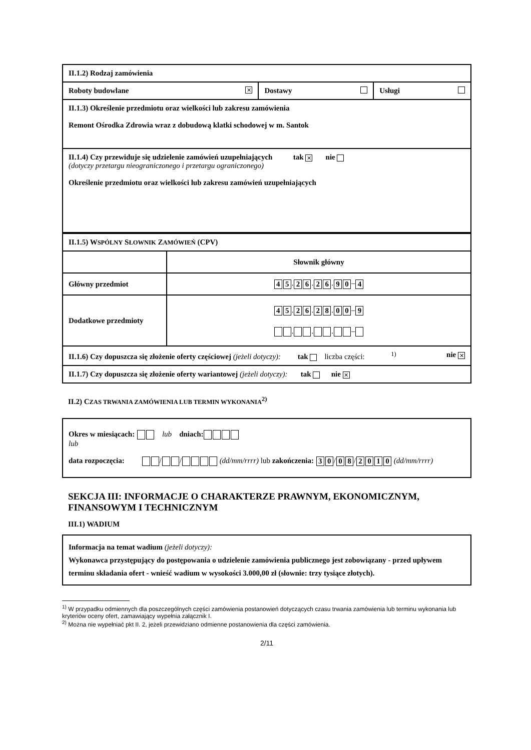| II.1.2) Rodzaj zamówienia | | |
| Roboty budowlane ✕ | Dostawy | Usługi |
| II.1.3) Określenie przedmiotu oraz wielkości lub zakresu zamówienia Remont Ośrodka Zdrowia wraz z dobudową klatki schodowej w m. Santok | | |
| II.1.4) Czy przewiduje się udzielenie zamówień uzupełniających tak ✕ nie (dotyczy przetargu nieograniczonego i przetargu ograniczonego) Określenie przedmiotu oraz wielkości lub zakresu zamówień uzupełniających | | |
| II.1.5) W SPÓLNY S ŁOWNIK Z AMÓWIEŃ (CPV) | |
| | Słownik główny |
| Główny przedmiot | 4 5 . 2 6 . 2 6 . 9 0 – 4 |
| Dodatkowe przedmioty | 4 5 . 2 6 . 2 8 . 0 0 – 9 . . . – |
| II.1.6) Czy dopuszcza się złożenie oferty częściowej (jeżeli dotyczy): tak liczba części: <sup>1)</sup> nie ✕ | |
| II.1.7) Czy dopuszcza się złożenie oferty wariantowej (jeżeli dotyczy): tak nie ✕ | |
II.2) CZAS TRWANIA ZAMÓWIENIA LUB TERMIN WYKONANIA<sup>2)</sup>
Okres w miesiącach: lub dniach:
lub
data rozpoczęcia: / / (dd/mm/rrrr) lub zakończenia: 3 0 / 0 8 / 2010 (dd/mm/rrrr)
SEKCJA III: INFORMACJE O CHARAKTERZE PRAWNYM, EKONOMICZNYM, FINANSOWYM I TECHNICZNYM
III.1) WADIUM
Informacja na temat wadium (jeżeli dotyczy):
Wykonawca przystępujący do postępowania o udzielenie zamówienia publicznego jest zobowiązany - przed upływem terminu składania ofert - wnieść wadium w wysokości 3.000,00 zł (słownie: trzy tysiące złotych).
<sup>1)</sup> W przypadku odmiennych dla poszczególnych części zamówienia postanowień dotyczących czasu trwania zamówienia lub terminu wykonania lub kryteriów oceny ofert, zamawiający wypełnia załącznik I.
<sup>2)</sup> Można nie wypełniać pkt II. 2, jeżeli przewidziano odmienne postanowienia dla części zamówienia.
2/11